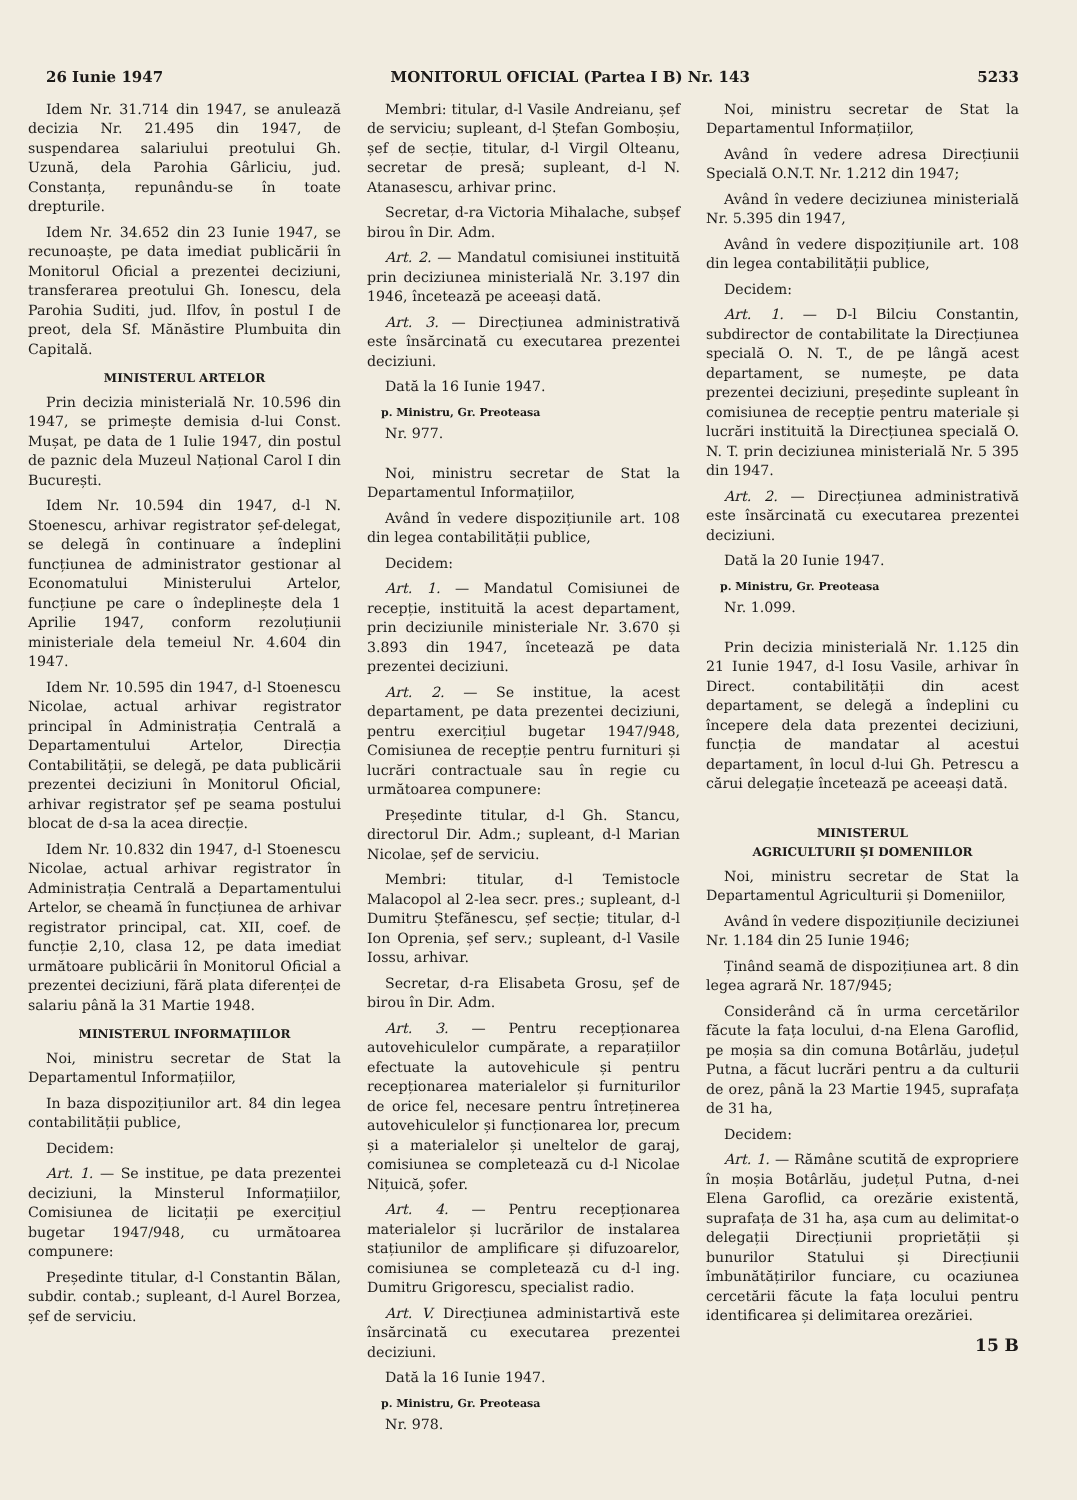26 Iunie 1947 MONITORUL OFICIAL (Partea I B) Nr. 143 5233
Idem Nr. 31.714 din 1947, se anulează decizia Nr. 21.495 din 1947, de suspendarea salariului preotului Gh. Uzună, dela Parohia Gârliciu, jud. Constanța, repunându-se în toate drepturile.
Idem Nr. 34.652 din 23 Iunie 1947, se recunoaște, pe data imediat publicării în Monitorul Oficial a prezentei deciziuni, transferarea preotului Gh. Ionescu, dela Parohia Suditi, jud. Ilfov, în postul I de preot, dela Sf. Mănăstire Plumbuita din Capitală.
MINISTERUL ARTELOR
Prin decizia ministerială Nr. 10.596 din 1947, se primește demisia d-lui Const. Mușat, pe data de 1 Iulie 1947, din postul de paznic dela Muzeul Național Carol I din București.
Idem Nr. 10.594 din 1947, d-l N. Stoenescu, arhivar registrator șef-delegat, se delegă în continuare a îndeplini funcțiunea de administrator gestionar al Economatului Ministerului Artelor, funcțiune pe care o îndeplinește dela 1 Aprilie 1947, conform rezoluțiunii ministeriale dela temeiul Nr. 4.604 din 1947.
Idem Nr. 10.595 din 1947, d-l Stoenescu Nicolae, actual arhivar registrator principal în Administrația Centrală a Departamentului Artelor, Direcția Contabilității, se delegă, pe data publicării prezentei deciziuni în Monitorul Oficial, arhivar registrator șef pe seama postului blocat de d-sa la acea direcție.
Idem Nr. 10.832 din 1947, d-l Stoenescu Nicolae, actual arhivar registrator în Administrația Centrală a Departamentului Artelor, se cheamă în funcțiunea de arhivar registrator principal, cat. XII, coef. de funcție 2,10, clasa 12, pe data imediat următoare publicării în Monitorul Oficial a prezentei deciziuni, fără plata diferenței de salariu până la 31 Martie 1948.
MINISTERUL INFORMAȚIILOR
Noi, ministru secretar de Stat la Departamentul Informațiilor,
In baza dispozițiunilor art. 84 din legea contabilității publice,
Decidem:
Art. 1. — Se institue, pe data prezentei deciziuni, la Minsterul Informațiilor, Comisiunea de licitații pe exercițiul bugetar 1947/948, cu următoarea compunere:
Președinte titular, d-l Constantin Bălan, subdir. contab.; supleant, d-l Aurel Borzea, șef de serviciu.
Membri: titular, d-l Vasile Andreianu, șef de serviciu; supleant, d-l Ștefan Gomboșiu, șef de secție, titular, d-l Virgil Olteanu, secretar de presă; supleant, d-l N. Atanasescu, arhivar princ.
Secretar, d-ra Victoria Mihalache, subșef birou în Dir. Adm.
Art. 2. — Mandatul comisiunei instituită prin deciziunea ministerială Nr. 3.197 din 1946, încetează pe aceeași dată.
Art. 3. — Direcțiunea administrativă este însărcinată cu executarea prezentei deciziuni.
Dată la 16 Iunie 1947.
p. Ministru, Gr. Preoteasa
Nr. 977.
Noi, ministru secretar de Stat la Departamentul Informațiilor,
Având în vedere dispozițiunile art. 108 din legea contabilității publice,
Decidem:
Art. 1. — Mandatul Comisiunei de recepție, instituită la acest departament, prin deciziunile ministeriale Nr. 3.670 și 3.893 din 1947, încetează pe data prezentei deciziuni.
Art. 2. — Se institue, la acest departament, pe data prezentei deciziuni, pentru exercițiul bugetar 1947/948, Comisiunea de recepție pentru furnituri și lucrări contractuale sau în regie cu următoarea compunere:
Președinte titular, d-l Gh. Stancu, directorul Dir. Adm.; supleant, d-l Marian Nicolae, șef de serviciu.
Membri: titular, d-l Temistocle Malacopol al 2-lea secr. pres.; supleant, d-l Dumitru Ștefănescu, șef secție; titular, d-l Ion Oprenia, șef serv.; supleant, d-l Vasile Iossu, arhivar.
Secretar, d-ra Elisabeta Grosu, șef de birou în Dir. Adm.
Art. 3. — Pentru recepționarea autovehiculelor cumpărate, a reparațiilor efectuate la autovehicule și pentru recepționarea materialelor și furniturilor de orice fel, necesare pentru întreținerea autovehiculelor și funcționarea lor, precum și a materialelor și uneltelor de garaj, comisiunea se completează cu d-l Nicolae Nițuică, șofer.
Art. 4. — Pentru recepționarea materialelor și lucrărilor de instalarea stațiunilor de amplificare și difuzoarelor, comisiunea se completează cu d-l ing. Dumitru Grigorescu, specialist radio.
Art. V. Direcțiunea administartivă este însărcinată cu executarea prezentei deciziuni.
Dată la 16 Iunie 1947.
p. Ministru, Gr. Preoteasa
Nr. 978.
Noi, ministru secretar de Stat la Departamentul Informațiilor,
Având în vedere adresa Direcțiunii Specială O.N.T. Nr. 1.212 din 1947;
Având în vedere deciziunea ministerială Nr. 5.395 din 1947,
Având în vedere dispozițiunile art. 108 din legea contabilității publice,
Decidem:
Art. 1. — D-l Bilciu Constantin, subdirector de contabilitate la Direcțiunea specială O. N. T., de pe lângă acest departament, se numește, pe data prezentei deciziuni, președinte supleant în comisiunea de recepție pentru materiale și lucrări instituită la Direcțiunea specială O. N. T. prin deciziunea ministerială Nr. 5 395 din 1947.
Art. 2. — Direcțiunea administrativă este însărcinată cu executarea prezentei deciziuni.
Dată la 20 Iunie 1947.
p. Ministru, Gr. Preoteasa
Nr. 1.099.
Prin decizia ministerială Nr. 1.125 din 21 Iunie 1947, d-l Iosu Vasile, arhivar în Direct. contabilității din acest departament, se delegă a îndeplini cu începere dela data prezentei deciziuni, funcția de mandatar al acestui departament, în locul d-lui Gh. Petrescu a cărui delegație încetează pe aceeași dată.
MINISTERUL
AGRICULTURII ȘI DOMENIILOR
Noi, ministru secretar de Stat la Departamentul Agriculturii și Domeniilor,
Având în vedere dispozițiunile deciziunei Nr. 1.184 din 25 Iunie 1946;
Ținând seamă de dispozițiunea art. 8 din legea agrară Nr. 187/945;
Considerând că în urma cercetărilor făcute la fața locului, d-na Elena Garoflid, pe moșia sa din comuna Botârlău, județul Putna, a făcut lucrări pentru a da culturii de orez, până la 23 Martie 1945, suprafața de 31 ha,
Decidem:
Art. 1. — Rămâne scutită de exproprierе în moșia Botârlău, județul Putna, d-nei Elena Garoflid, ca orezărie existentă, suprafața de 31 ha, așa cum au delimitat-o delegații Direcțiunii proprietății și bunurilor Statului și Direcțiunii îmbunătățirilor funciare, cu ocaziunea cercetării făcute la fața locului pentru identificarea și delimitarea orezăriei.
15 B